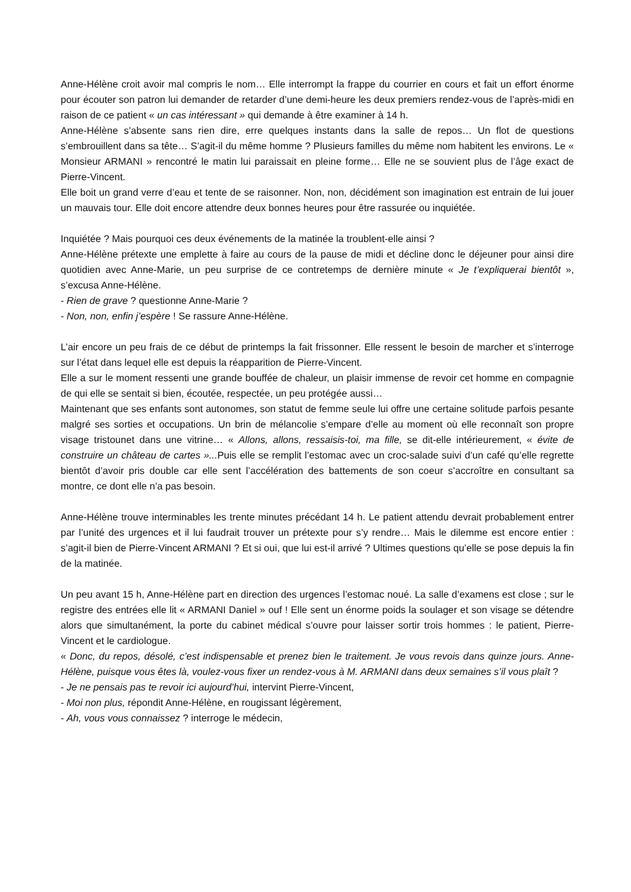Anne-Hélène croit avoir mal compris le nom… Elle interrompt la frappe du courrier en cours et fait un effort énorme pour écouter son patron lui demander de retarder d’une demi-heure les deux premiers rendez-vous de l’après-midi en raison de ce patient « un cas intéressant » qui demande à être examiner à 14 h.
Anne-Hélène s’absente sans rien dire, erre quelques instants dans la salle de repos… Un flot de questions s’embrouillent dans sa tête… S’agit-il du même homme ? Plusieurs familles du même nom habitent les environs. Le « Monsieur ARMANI » rencontré le matin lui paraissait en pleine forme… Elle ne se souvient plus de l’âge exact de Pierre-Vincent.
Elle boit un grand verre d’eau et tente de se raisonner. Non, non, décidément son imagination est entrain de lui jouer un mauvais tour. Elle doit encore attendre deux bonnes heures pour être rassurée ou inquiétée.
Inquiétée ? Mais pourquoi ces deux événements de la matinée la troublent-elle ainsi ?
Anne-Hélène prétexte une emplette à faire au cours de la pause de midi et décline donc le déjeuner pour ainsi dire quotidien avec Anne-Marie, un peu surprise de ce contretemps de dernière minute « Je t’expliquerai bientôt », s’excusa Anne-Hélène.
- Rien de grave ? questionne Anne-Marie ?
- Non, non, enfin j’espère ! Se rassure Anne-Hélène.
L’air encore un peu frais de ce début de printemps la fait frissonner. Elle ressent le besoin de marcher et s’interroge sur l’état dans lequel elle est depuis la réapparition de Pierre-Vincent.
Elle a sur le moment ressenti une grande bouffée de chaleur, un plaisir immense de revoir cet homme en compagnie de qui elle se sentait si bien, écoutée, respectée, un peu protégée aussi…
Maintenant que ses enfants sont autonomes, son statut de femme seule lui offre une certaine solitude parfois pesante malgré ses sorties et occupations. Un brin de mélancolie s’empare d’elle au moment où elle reconnaît son propre visage tristounet dans une vitrine… « Allons, allons, ressaisis-toi, ma fille, se dit-elle intérieurement, « évite de construire un château de cartes »... Puis elle se remplit l’estomac avec un croc-salade suivi d’un café qu’elle regrette bientôt d’avoir pris double car elle sent l’accélération des battements de son coeur s’accroître en consultant sa montre, ce dont elle n’a pas besoin.
Anne-Hélène trouve interminables les trente minutes précédant 14 h. Le patient attendu devrait probablement entrer par l’unité des urgences et il lui faudrait trouver un prétexte pour s’y rendre… Mais le dilemme est encore entier : s’agit-il bien de Pierre-Vincent ARMANI ? Et si oui, que lui est-il arrivé ? Ultimes questions qu’elle se pose depuis la fin de la matinée.
Un peu avant 15 h, Anne-Hélène part en direction des urgences l’estomac noué. La salle d’examens est close ; sur le registre des entrées elle lit « ARMANI Daniel » ouf ! Elle sent un énorme poids la soulager et son visage se détendre alors que simultanément, la porte du cabinet médical s’ouvre pour laisser sortir trois hommes : le patient, Pierre-Vincent et le cardiologue.
« Donc, du repos, désolé, c’est indispensable et prenez bien le traitement. Je vous revois dans quinze jours. Anne-Hélène, puisque vous êtes là, voulez-vous fixer un rendez-vous à M. ARMANI dans deux semaines s’il vous plaît ?
- Je ne pensais pas te revoir ici aujourd’hui, intervint Pierre-Vincent,
- Moi non plus, répondit Anne-Hélène, en rougissant légèrement,
- Ah, vous vous connaissez ? interroge le médecin,